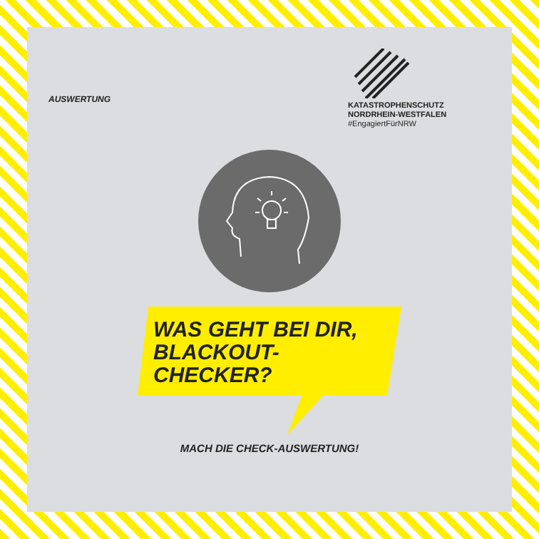AUSWERTUNG
KATASTROPHENSCHUTZ
NORDRHEIN-WESTFALEN
#EngagiertFürNRW
WAS GEHT BEI DIR,
BLACKOUT-
CHECKER?
MACH DIE CHECK-AUSWERTUNG!